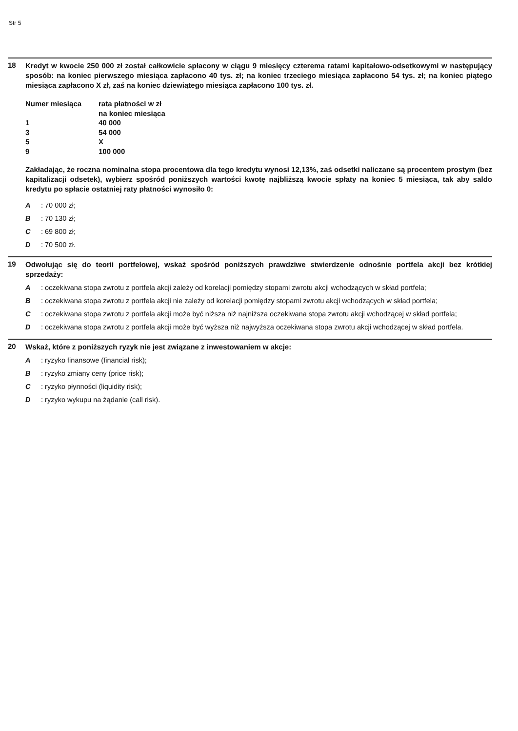Str 5
18
Kredyt w kwocie 250 000 zł został całkowicie spłacony w ciągu 9 miesięcy czterema ratami kapitałowo-odsetkowymi w następujący sposób: na koniec pierwszego miesiąca zapłacono 40 tys. zł; na koniec trzeciego miesiąca zapłacono 54 tys. zł; na koniec piątego miesiąca zapłacono X zł, zaś na koniec dziewiątego miesiąca zapłacono 100 tys. zł.
| Numer miesiąca | rata płatności w zł na koniec miesiąca |
| 1 | 40 000 |
| 3 | 54 000 |
| 5 | X |
| 9 | 100 000 |
Zakładając, że roczna nominalna stopa procentowa dla tego kredytu wynosi 12,13%, zaś odsetki naliczane są procentem prostym (bez kapitalizacji odsetek), wybierz spośród poniższych wartości kwotę najbliższą kwocie spłaty na koniec 5 miesiąca, tak aby saldo kredytu po spłacie ostatniej raty płatności wynosiło 0:
A: 70 000 zł;
B: 70 130 zł;
C: 69 800 zł;
D: 70 500 zł.
19
Odwołując się do teorii portfelowej, wskaż spośród poniższych prawdziwe stwierdzenie odnośnie portfela akcji bez krótkiej sprzedaży:
A: oczekiwana stopa zwrotu z portfela akcji zależy od korelacji pomiędzy stopami zwrotu akcji wchodzących w skład portfela;
B: oczekiwana stopa zwrotu z portfela akcji nie zależy od korelacji pomiędzy stopami zwrotu akcji wchodzących w skład portfela;
C: oczekiwana stopa zwrotu z portfela akcji może być niższa niż najniższa oczekiwana stopa zwrotu akcji wchodzącej w skład portfela;
D: oczekiwana stopa zwrotu z portfela akcji może być wyższa niż najwyższa oczekiwana stopa zwrotu akcji wchodzącej w skład portfela.
20
Wskaż, które z poniższych ryzyk nie jest związane z inwestowaniem w akcje:
A: ryzyko finansowe (financial risk);
B: ryzyko zmiany ceny (price risk);
C: ryzyko płynności (liquidity risk);
D: ryzyko wykupu na żądanie (call risk).